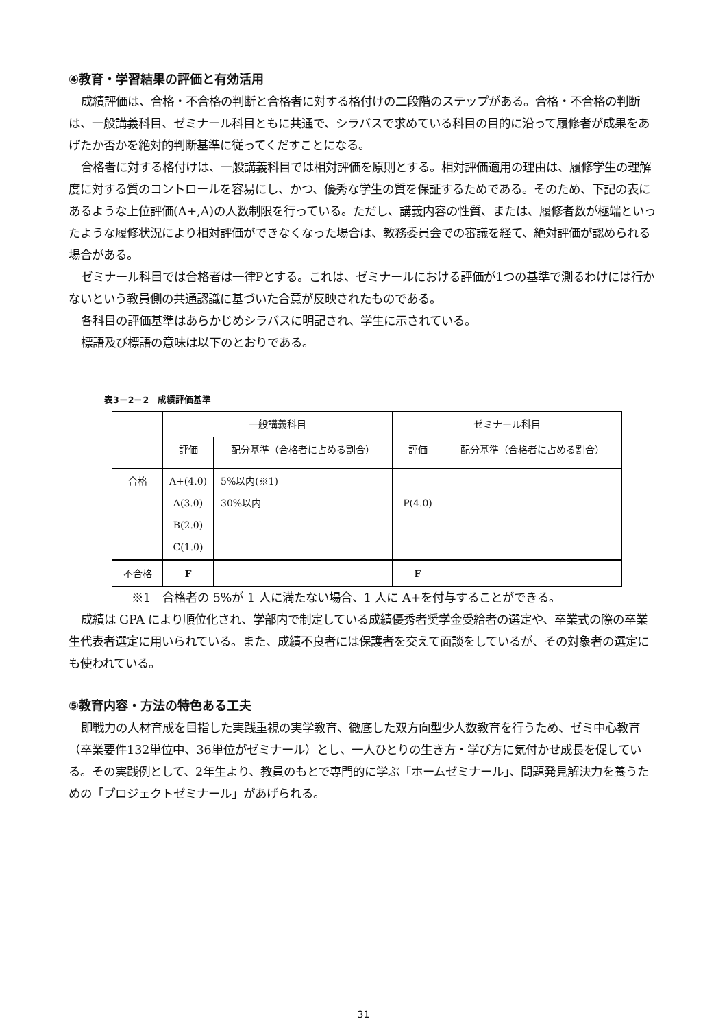④教育・学習結果の評価と有効活用
成績評価は、合格・不合格の判断と合格者に対する格付けの二段階のステップがある。合格・不合格の判断は、一般講義科目、ゼミナール科目ともに共通で、シラバスで求めている科目の目的に沿って履修者が成果をあげたか否かを絶対的判断基準に従ってくだすことになる。
合格者に対する格付けは、一般講義科目では相対評価を原則とする。相対評価適用の理由は、履修学生の理解度に対する質のコントロールを容易にし、かつ、優秀な学生の質を保証するためである。そのため、下記の表にあるような上位評価(A+,A)の人数制限を行っている。ただし、講義内容の性質、または、履修者数が極端といったような履修状況により相対評価ができなくなった場合は、教務委員会での審議を経て、絶対評価が認められる場合がある。
ゼミナール科目では合格者は一律Pとする。これは、ゼミナールにおける評価が1つの基準で測るわけには行かないという教員側の共通認識に基づいた合意が反映されたものである。
各科目の評価基準はあらかじめシラバスに明記され、学生に示されている。
標語及び標語の意味は以下のとおりである。
表3－2－2　成績評価基準
| | 一般講義科目 | | ゼミナール科目 | |
| | 評価 | 配分基準（合格者に占める割合） | 評価 | 配分基準（合格者に占める割合） |
| 合格 | A+(4.0) A(3.0) B(2.0) C(1.0) | 5%以内(※1) 30%以内 | P(4.0) | |
| 不合格 | F | | F | |
※1　合格者の 5%が 1 人に満たない場合、1 人に A+を付与することができる。
成績は GPA により順位化され、学部内で制定している成績優秀者奨学金受給者の選定や、卒業式の際の卒業生代表者選定に用いられている。また、成績不良者には保護者を交えて面談をしているが、その対象者の選定にも使われている。
⑤教育内容・方法の特色ある工夫
即戦力の人材育成を目指した実践重視の実学教育、徹底した双方向型少人数教育を行うため、ゼミ中心教育（卒業要件132単位中、36単位がゼミナール）とし、一人ひとりの生き方・学び方に気付かせ成長を促している。その実践例として、2年生より、教員のもとで専門的に学ぶ「ホームゼミナール」、問題発見解決力を養うための「プロジェクトゼミナール」があげられる。
31